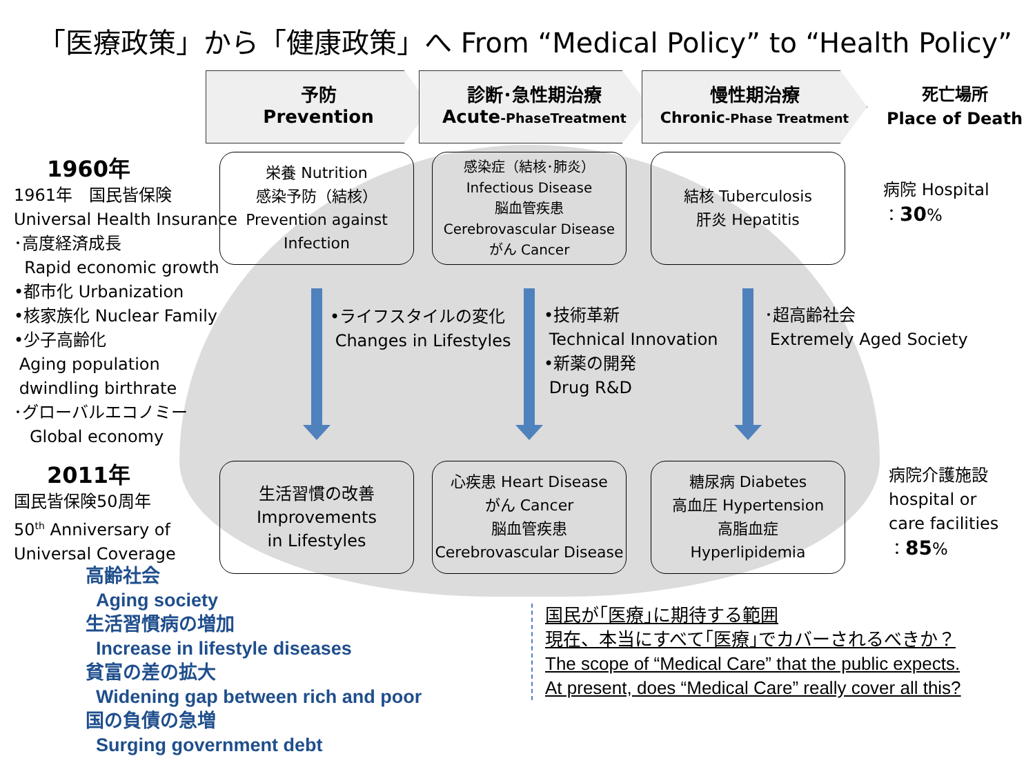「医療政策」から「健康政策」へ From “Medical Policy” to “Health Policy”
予防
Prevention
診断･急性期治療
Acute-PhaseTreatment
慢性期治療
Chronic-Phase Treatment
死亡場所
Place of Death
栄養 Nutrition
感染予防（結核）
Prevention against
Infection
感染症（結核･肺炎）
Infectious Disease
脳血管疾患
Cerebrovascular Disease
がん Cancer
結核 Tuberculosis
肝炎 Hepatitis
病院 Hospital
：30%
1960年
1961年　国民皆保険
Universal Health Insurance
･高度経済成長
Rapid economic growth
•都市化 Urbanization
•核家族化 Nuclear Family
•少子高齢化
Aging population
dwindling birthrate
･グローバルエコノミー
Global economy
•ライフスタイルの変化
Changes in Lifestyles
•技術革新
Technical Innovation
•新薬の開発
Drug R&D
･超高齢社会
Extremely Aged Society
2011年
国民皆保険50周年
50<sup>th</sup> Anniversary of
Universal Coverage
生活習慣の改善
Improvements
in Lifestyles
心疾患 Heart Disease
がん Cancer
脳血管疾患
Cerebrovascular Disease
糖尿病 Diabetes
高血圧 Hypertension
高脂血症
Hyperlipidemia
病院介護施設
hospital or
care facilities
：85%
高齢社会
Aging society
生活習慣病の増加
Increase in lifestyle diseases
貧富の差の拡大
Widening gap between rich and poor
国の負債の急増
Surging government debt
国民が｢医療｣に期待する範囲
現在、本当にすべて｢医療｣でカバーされるべきか？
The scope of “Medical Care” that the public expects.
At present, does “Medical Care” really cover all this?